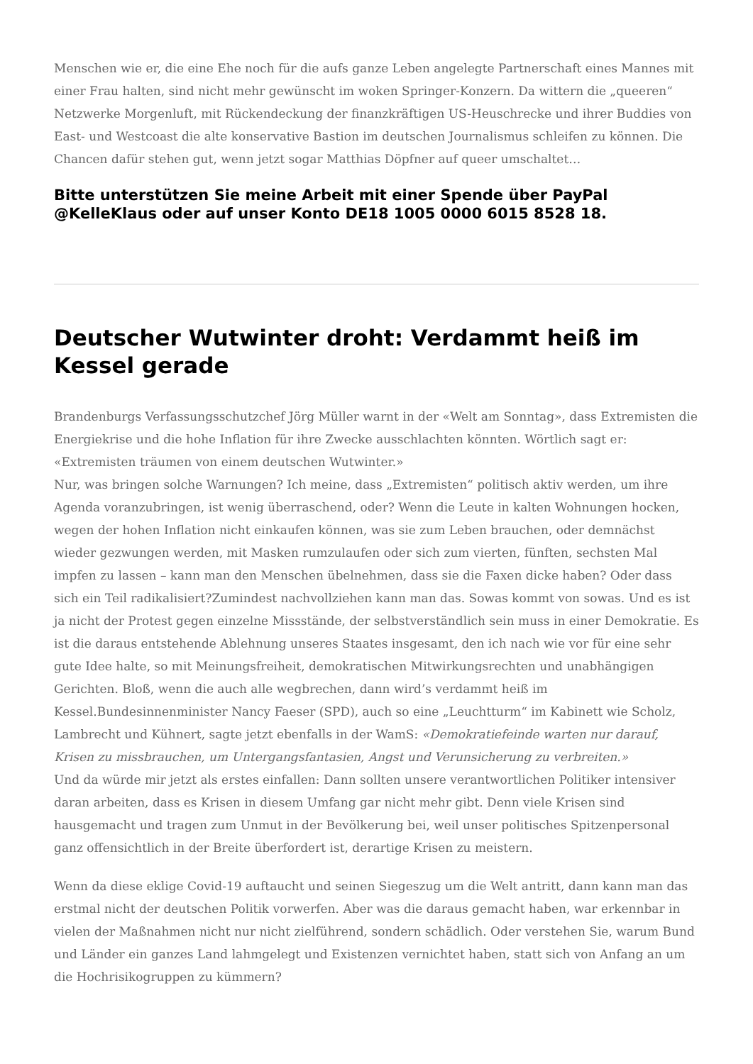Menschen wie er, die eine Ehe noch für die aufs ganze Leben angelegte Partnerschaft eines Mannes mit einer Frau halten, sind nicht mehr gewünscht im woken Springer-Konzern. Da wittern die „queeren“ Netzwerke Morgenluft, mit Rückendeckung der finanzkräftigen US-Heuschrecke und ihrer Buddies von East- und Westcoast die alte konservative Bastion im deutschen Journalismus schleifen zu können. Die Chancen dafür stehen gut, wenn jetzt sogar Matthias Döpfner auf queer umschaltet…
Bitte unterstützen Sie meine Arbeit mit einer Spende über PayPal @KelleKlaus oder auf unser Konto DE18 1005 0000 6015 8528 18.
Deutscher Wutwinter droht: Verdammt heiß im Kessel gerade
Brandenburgs Verfassungsschutzchef Jörg Müller warnt in der «Welt am Sonntag», dass Extremisten die Energiekrise und die hohe Inflation für ihre Zwecke ausschlachten könnten. Wörtlich sagt er: «Extremisten träumen von einem deutschen Wutwinter.»
Nur, was bringen solche Warnungen? Ich meine, dass „Extremisten“ politisch aktiv werden, um ihre Agenda voranzubringen, ist wenig überraschend, oder? Wenn die Leute in kalten Wohnungen hocken, wegen der hohen Inflation nicht einkaufen können, was sie zum Leben brauchen, oder demnächst wieder gezwungen werden, mit Masken rumzulaufen oder sich zum vierten, fünften, sechsten Mal impfen zu lassen – kann man den Menschen übelnehmen, dass sie die Faxen dicke haben? Oder dass sich ein Teil radikalisiert?Zumindest nachvollziehen kann man das. Sowas kommt von sowas. Und es ist ja nicht der Protest gegen einzelne Missstände, der selbstverständlich sein muss in einer Demokratie. Es ist die daraus entstehende Ablehnung unseres Staates insgesamt, den ich nach wie vor für eine sehr gute Idee halte, so mit Meinungsfreiheit, demokratischen Mitwirkungsrechten und unabhängigen Gerichten. Bloß, wenn die auch alle wegbrechen, dann wird’s verdammt heiß im Kessel.Bundesinnenminister Nancy Faeser (SPD), auch so eine „Leuchtturm“ im Kabinett wie Scholz, Lambrecht und Kühnert, sagte jetzt ebenfalls in der WamS: «Demokratiefeinde warten nur darauf, Krisen zu missbrauchen, um Untergangsfantasien, Angst und Verunsicherung zu verbreiten.»
Und da würde mir jetzt als erstes einfallen: Dann sollten unsere verantwortlichen Politiker intensiver daran arbeiten, dass es Krisen in diesem Umfang gar nicht mehr gibt. Denn viele Krisen sind hausgemacht und tragen zum Unmut in der Bevölkerung bei, weil unser politisches Spitzenpersonal ganz offensichtlich in der Breite überfordert ist, derartige Krisen zu meistern.
Wenn da diese eklige Covid-19 auftaucht und seinen Siegeszug um die Welt antritt, dann kann man das erstmal nicht der deutschen Politik vorwerfen. Aber was die daraus gemacht haben, war erkennbar in vielen der Maßnahmen nicht nur nicht zielführend, sondern schädlich. Oder verstehen Sie, warum Bund und Länder ein ganzes Land lahmgelegt und Existenzen vernichtet haben, statt sich von Anfang an um die Hochrisikogruppen zu kümmern?